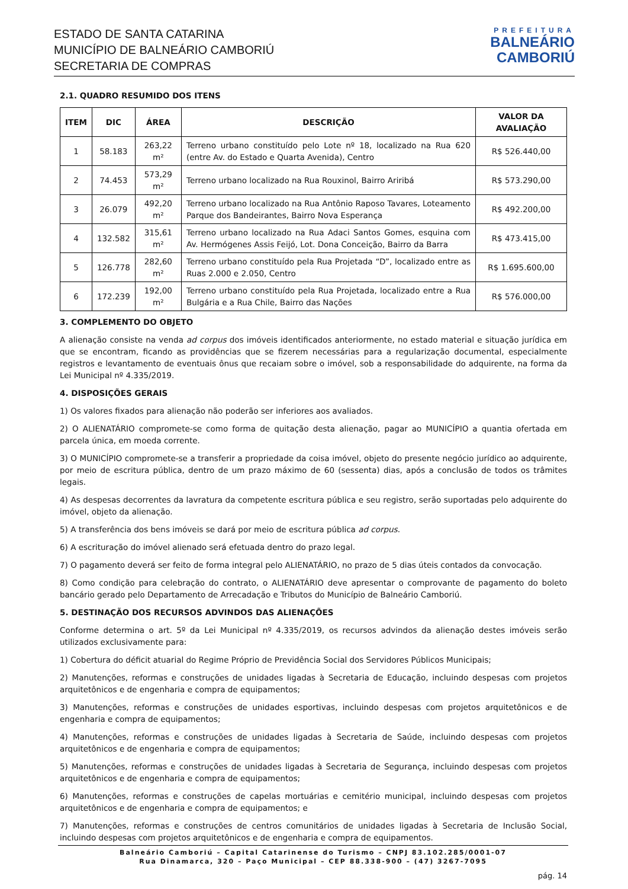ESTADO DE SANTA CATARINA
MUNICÍPIO DE BALNEÁRIO CAMBORIÚ
SECRETARIA DE COMPRAS
PREFEITURA
BALNEÁRIO
CAMBORIÚ
2.1. QUADRO RESUMIDO DOS ITENS
| ITEM | DIC | ÁREA | DESCRIÇÃO | VALOR DA AVALIAÇÃO |
| --- | --- | --- | --- | --- |
| 1 | 58.183 | 263,22 m² | Terreno urbano constituído pelo Lote nº 18, localizado na Rua 620 (entre Av. do Estado e Quarta Avenida), Centro | R$ 526.440,00 |
| 2 | 74.453 | 573,29 m² | Terreno urbano localizado na Rua Rouxinol, Bairro Ariribá | R$ 573.290,00 |
| 3 | 26.079 | 492,20 m² | Terreno urbano localizado na Rua Antônio Raposo Tavares, Loteamento Parque dos Bandeirantes, Bairro Nova Esperança | R$ 492.200,00 |
| 4 | 132.582 | 315,61 m² | Terreno urbano localizado na Rua Adaci Santos Gomes, esquina com Av. Hermógenes Assis Feijó, Lot. Dona Conceição, Bairro da Barra | R$ 473.415,00 |
| 5 | 126.778 | 282,60 m² | Terreno urbano constituído pela Rua Projetada “D”, localizado entre as Ruas 2.000 e 2.050, Centro | R$ 1.695.600,00 |
| 6 | 172.239 | 192,00 m² | Terreno urbano constituído pela Rua Projetada, localizado entre a Rua Bulgária e a Rua Chile, Bairro das Nações | R$ 576.000,00 |
3. COMPLEMENTO DO OBJETO
A alienação consiste na venda ad corpus dos imóveis identificados anteriormente, no estado material e situação jurídica em que se encontram, ficando as providências que se fizerem necessárias para a regularização documental, especialmente registros e levantamento de eventuais ônus que recaiam sobre o imóvel, sob a responsabilidade do adquirente, na forma da Lei Municipal nº 4.335/2019.
4. DISPOSIÇÕES GERAIS
1) Os valores fixados para alienação não poderão ser inferiores aos avaliados.
2) O ALIENATÁRIO compromete-se como forma de quitação desta alienação, pagar ao MUNICÍPIO a quantia ofertada em parcela única, em moeda corrente.
3) O MUNICÍPIO compromete-se a transferir a propriedade da coisa imóvel, objeto do presente negócio jurídico ao adquirente, por meio de escritura pública, dentro de um prazo máximo de 60 (sessenta) dias, após a conclusão de todos os trâmites legais.
4) As despesas decorrentes da lavratura da competente escritura pública e seu registro, serão suportadas pelo adquirente do imóvel, objeto da alienação.
5) A transferência dos bens imóveis se dará por meio de escritura pública ad corpus.
6) A escrituração do imóvel alienado será efetuada dentro do prazo legal.
7) O pagamento deverá ser feito de forma integral pelo ALIENATÁRIO, no prazo de 5 dias úteis contados da convocação.
8) Como condição para celebração do contrato, o ALIENATÁRIO deve apresentar o comprovante de pagamento do boleto bancário gerado pelo Departamento de Arrecadação e Tributos do Município de Balneário Camboriú.
5. DESTINAÇÃO DOS RECURSOS ADVINDOS DAS ALIENAÇÕES
Conforme determina o art. 5º da Lei Municipal nº 4.335/2019, os recursos advindos da alienação destes imóveis serão utilizados exclusivamente para:
1) Cobertura do déficit atuarial do Regime Próprio de Previdência Social dos Servidores Públicos Municipais;
2) Manutenções, reformas e construções de unidades ligadas à Secretaria de Educação, incluindo despesas com projetos arquitetônicos e de engenharia e compra de equipamentos;
3) Manutenções, reformas e construções de unidades esportivas, incluindo despesas com projetos arquitetônicos e de engenharia e compra de equipamentos;
4) Manutenções, reformas e construções de unidades ligadas à Secretaria de Saúde, incluindo despesas com projetos arquitetônicos e de engenharia e compra de equipamentos;
5) Manutenções, reformas e construções de unidades ligadas à Secretaria de Segurança, incluindo despesas com projetos arquitetônicos e de engenharia e compra de equipamentos;
6) Manutenções, reformas e construções de capelas mortuárias e cemitério municipal, incluindo despesas com projetos arquitetônicos e de engenharia e compra de equipamentos; e
7) Manutenções, reformas e construções de centros comunitários de unidades ligadas à Secretaria de Inclusão Social, incluindo despesas com projetos arquitetônicos e de engenharia e compra de equipamentos.
Balneário Camboriú – Capital Catarinense do Turismo – CNPJ 83.102.285/0001-07
Rua Dinamarca, 320 – Paço Municipal – CEP 88.338-900 – (47) 3267-7095
pág. 14